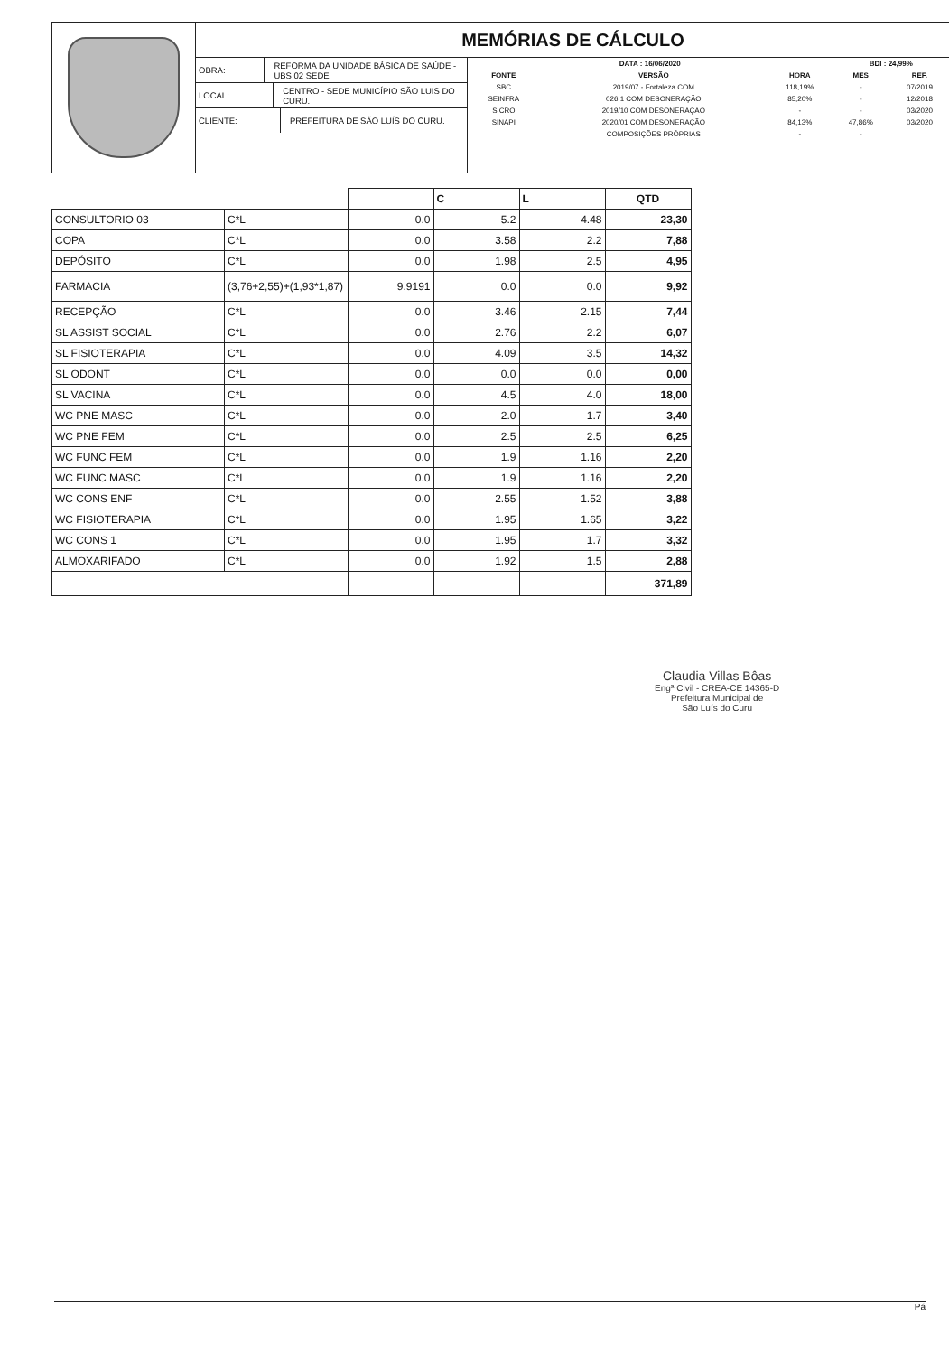MEMÓRIAS DE CÁLCULO
OBRA: REFORMA DA UNIDADE BÁSICA DE SAÚDE - UBS 02 SEDE
LOCAL: CENTRO - SEDE MUNICÍPIO SÃO LUIS DO CURU.
CLIENTE: PREFEITURA DE SÃO LUÍS DO CURU.
| DATA : 16/06/2020 | | | BDI : 24,99% | |
| --- | --- | --- | --- | --- |
| FONTE | VERSÃO | HORA | MES | REF. |
| SBC | 2019/07 - Fortaleza COM | 118,19% | - | 07/2019 |
| SEINFRA | 026.1 COM DESONERAÇÃO | 85,20% | - | 12/2018 |
| SICRO | 2019/10 COM DESONERAÇÃO | - | - | 03/2020 |
| SINAPI | 2020/01 COM DESONERAÇÃO | 84,13% | 47,86% | 03/2020 |
| | COMPOSIÇÕES PRÓPRIAS | - | - | |
| | | | C | L | QTD |
| --- | --- | --- | --- | --- | --- |
| CONSULTORIO 03 | C*L | 0.0 | 5.2 | 4.48 | 23,30 |
| COPA | C*L | 0.0 | 3.58 | 2.2 | 7,88 |
| DEPÓSITO | C*L | 0.0 | 1.98 | 2.5 | 4,95 |
| FARMACIA | (3,76+2,55)+(1,93*1,87) | 9.9191 | 0.0 | 0.0 | 9,92 |
| RECEPÇÃO | C*L | 0.0 | 3.46 | 2.15 | 7,44 |
| SL ASSIST SOCIAL | C*L | 0.0 | 2.76 | 2.2 | 6,07 |
| SL FISIOTERAPIA | C*L | 0.0 | 4.09 | 3.5 | 14,32 |
| SL ODONT | C*L | 0.0 | 0.0 | 0.0 | 0,00 |
| SL VACINA | C*L | 0.0 | 4.5 | 4.0 | 18,00 |
| WC PNE MASC | C*L | 0.0 | 2.0 | 1.7 | 3,40 |
| WC PNE FEM | C*L | 0.0 | 2.5 | 2.5 | 6,25 |
| WC FUNC FEM | C*L | 0.0 | 1.9 | 1.16 | 2,20 |
| WC FUNC MASC | C*L | 0.0 | 1.9 | 1.16 | 2,20 |
| WC CONS ENF | C*L | 0.0 | 2.55 | 1.52 | 3,88 |
| WC FISIOTERAPIA | C*L | 0.0 | 1.95 | 1.65 | 3,22 |
| WC CONS 1 | C*L | 0.0 | 1.95 | 1.7 | 3,32 |
| ALMOXARIFADO | C*L | 0.0 | 1.92 | 1.5 | 2,88 |
| | | | | | 371,89 |
Claudia Villas Bôas
Engª Civil - CREA-CE 14365-D
Prefeitura Municipal de
São Luís do Curu
Pá